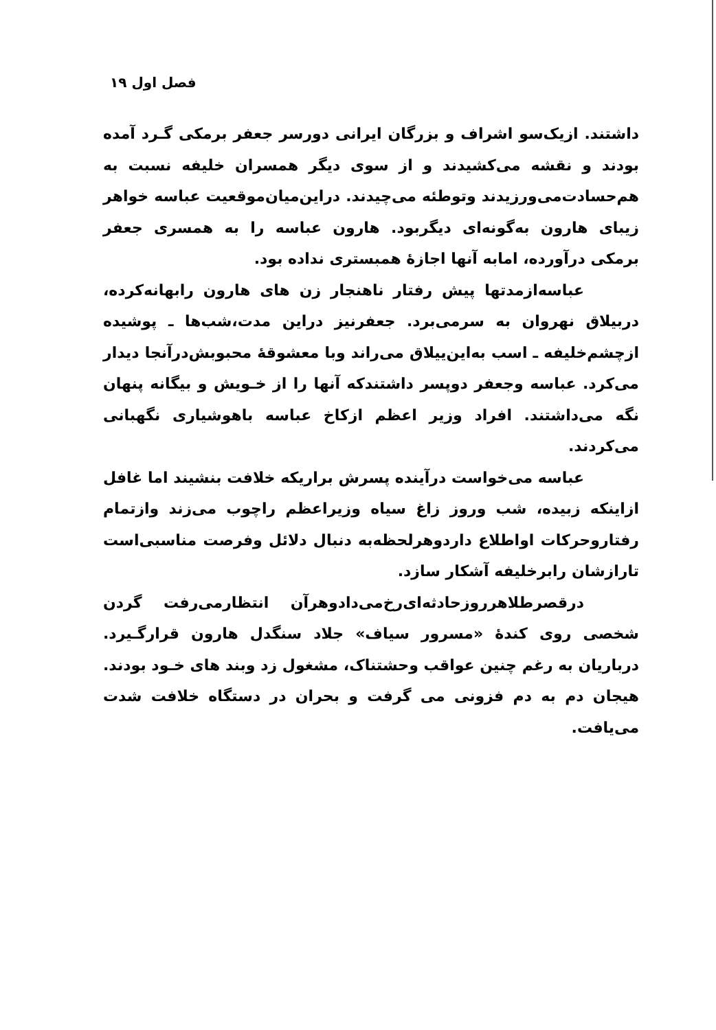فصل اول ۱۹
داشتند. ازیک‌سو اشراف و بزرگان ایرانی دورسر جعفر برمکی گـرد آمده بودند و نقشه می‌کشیدند و از سوی دیگر همسران خلیفه نسبت به هم‌حسادت‌می‌ورزیدند وتوطئه می‌چیدند. دراین‌میان‌موقعیت عباسه خواهر زیبای هارون به‌گونه‌ای دیگربود. هارون عباسه را به همسری جعفر برمکی درآورده، امابه آنها اجازهٔ همبستری نداده بود.
عباسه‌ازمدتها پیش رفتار ناهنجار زن های هارون رابهانه‌کرده، دربیلاق نهروان به سرمی‌برد. جعفرنیز دراین مدت،شب‌ها ـ پوشیده ازچشم‌خلیفه ـ اسب به‌این‌ییلاق می‌راند وبا معشوقهٔ محبوبش‌درآنجا دیدار می‌کرد. عباسه وجعفر دوپسر داشتندکه آنها را از خـویش و بیگانه پنهان نگه می‌داشتند. افراد وزیر اعظم ازکاخ عباسه باهوشیاری نگهبانی می‌کردند.
عباسه می‌خواست درآینده پسرش براریکه خلافت بنشیند اما غافل ازاینکه زبیده، شب وروز زاغ سیاه وزیراعظم راچوب می‌زند وازتمام رفتاروحرکات اواطلاع داردوهرلحظه‌به دنبال دلائل وفرصت مناسبی‌است تارازشان رابرخلیفه آشکار سازد.
درقصرطلاهرروزحادثه‌ای‌رخ‌می‌دادوهرآن انتظارمی‌رفت گردن شخصی روی کندهٔ «مسرور سیاف» جلاد سنگدل هارون قرارگـیرد. درباریان به رغم چنین عواقب وحشتناک، مشغول زد وبند های خـود بودند. هیجان دم به دم فزونی می گرفت و بحران در دستگاه خلافت شدت می‌یافت.